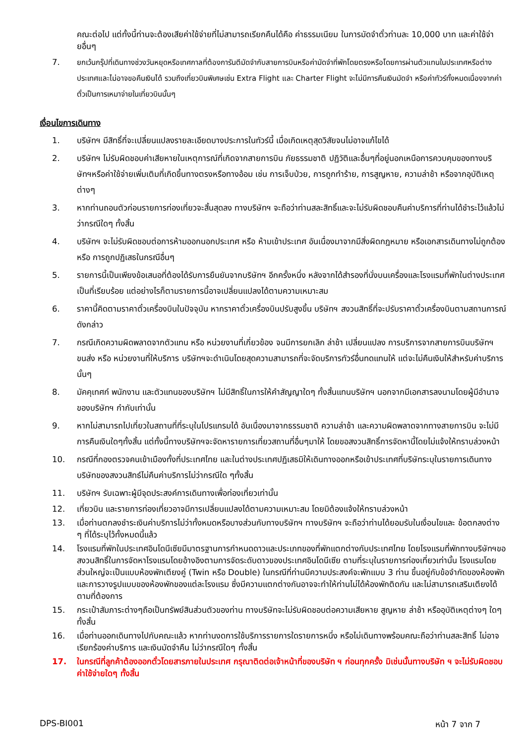คณะต่อไป แต่ทั้งนี้ท่านจะต้องเสียค่าใช้จ่ายที่ไม่สามารถเรียกคืนได้คือ ค่าธรรมเนียม ในการมัดจำตั๋วท่านละ 10,000 บาท และค่าใช้จ่ายอื่นๆ
7. ยกเว้นกรุ๊ปที่เดินทางช่วงวันหยุดหรือเทศกาลที่ต้องการันตีมัดจำกับสายการบินหรือค่ามัดจำที่พักโดยตรงหรือโดยการผ่านตัวแทนในประเทศหรือต่างประเทศและไม่อาจขอคืนเงินได้ รวมถึงเที่ยวบินพิเศษเช่น Extra Flight และ Charter Flight จะไม่มีการคืนเงินมัดจำ หรือค่าทัวร์ทั้งหมดเนื่องจากค่าตั๋วเป็นการเหมาจ่ายในเที่ยวบินนั้นๆ
เงื่อนไขการเดินทาง
1. บริษัทฯ มีสิทธิ์ที่จะเปลี่ยนแปลงรายละเอียดบางประการในทัวร์นี้ เมื่อเกิดเหตุสุดวิสัยจนไม่อาจแก้ไขได้
2. บริษัทฯ ไม่รับผิดชอบค่าเสียหายในเหตุการณ์ที่เกิดจากสายการบิน ภัยธรรมชาติ ปฏิวัติและอื่นๆที่อยู่นอกเหนือการควบคุมของทางบริษัทฯหรือค่าใช้จ่ายเพิ่มเติมที่เกิดขึ้นทางตรงหรือทางอ้อม เช่น การเจ็บป่วย, การถูกทำร้าย, การสูญหาย, ความล่าช้า หรือจากอุบัติเหตุต่างๆ
3. หากท่านถอนตัวก่อนรายการท่องเที่ยวจะสิ้นสุดลง ทางบริษัทฯ จะถือว่าท่านสละสิทธิ์และจะไม่รับผิดชอบคืนค่าบริการที่ท่านได้ชำระไว้แล้วไม่ว่ากรณีใดๆ ทั้งสิ้น
4. บริษัทฯ จะไม่รับผิดชอบต่อการห้ามออกนอกประเทศ หรือ ห้ามเข้าประเทศ อันเนื่องมาจากมีสิ่งผิดกฎหมาย หรือเอกสารเดินทางไม่ถูกต้อง หรือ การถูกปฏิเสธในกรณีอื่นๆ
5. รายการนี้เป็นเพียงข้อเสนอที่ต้องได้รับการยืนยันจากบริษัทฯ อีกครั้งหนึ่ง หลังจากได้สำรองที่นั่งบนเครื่องและโรงแรมที่พักในต่างประเทศเป็นที่เรียบร้อย แต่อย่างไรก็ตามรายการนี้อาจเปลี่ยนแปลงได้ตามความเหมาะสม
6. ราคานี้คิดตามราคาตั๋วเครื่องบินในปัจจุบัน หากราคาตั๋วเครื่องบินปรับสูงขึ้น บริษัทฯ สงวนสิทธิ์ที่จะปรับราคาตั๋วเครื่องบินตามสถานการณ์ดังกล่าว
7. กรณีเกิดความผิดพลาดจากตัวแทน หรือ หน่วยงานที่เกี่ยวข้อง จนมีการยกเลิก ล่าช้า เปลี่ยนแปลง การบริการจากสายการบินบริษัทฯขนส่ง หรือ หน่วยงานที่ให้บริการ บริษัทฯจะดำเนินโดยสุดความสามารถที่จะจัดบริการทัวร์อื่นทดแทนให้ แต่จะไม่คืนเงินให้สำหรับค่าบริการนั้นๆ
8. มัคคุเทศก์ พนักงาน และตัวแทนของบริษัทฯ ไม่มีสิทธิ์ในการให้คำสัญญาใดๆ ทั้งสิ้นแทนบริษัทฯ นอกจากมีเอกสารลงนามโดยผู้มีอำนาจของบริษัทฯ กำกับเท่านั้น
9. หากไม่สามารถไปเที่ยวในสถานที่ที่ระบุในโปรแกรมได้ อันเนื่องมาจากธรรมชาติ ความล่าช้า และความผิดพลาดจากทางสายการบิน จะไม่มีการคืนเงินใดๆทั้งสิ้น แต่ทั้งนี้ทางบริษัทฯจะจัดหารายการเที่ยวสถานที่อื่นๆมาให้ โดยขอสงวนสิทธิ์การจัดหานี้โดยไม่แจ้งให้ทราบล่วงหน้า
10. กรณีที่กองตรวจคนเข้าเมืองทั้งที่ประเทศไทย และในต่างประเทศปฏิเสธมิให้เดินทางออกหรือเข้าประเทศที่บริษัทระบุในรายการเดินทาง บริษัทของสงวนสิทธ์ไม่คืนค่าบริการไม่ว่ากรณีใด ๆทั้งสิ้น
11. บริษัทฯ รับเฉพาะผู้มีจุดประสงค์การเดินทางเพื่อท่องเที่ยวเท่านั้น
12. เที่ยวบิน และรายการท่องเที่ยวอาจมีการเปลี่ยนแปลงได้ตามความเหมาะสม โดยมิต้องแจ้งให้ทราบล่วงหน้า
13. เมื่อท่านตกลงชำระเงินค่าบริการไม่ว่าทั้งหมดหรือบางส่วนกับทางบริษัทฯ ทางบริษัทฯ จะถือว่าท่านได้ยอมรับในเงื่อนไขและ ข้อตกลงต่าง ๆ ที่ได้ระบุไว้ทั้งหมดนี้แล้ว
14. โรงแรมที่พักในประเทศอินโดนีเซียมีมาตรฐานการกำหนดดาวและประเภทของที่พักแตกต่างกับประเทศไทย โดยโรงแรมที่พักทางบริษัทฯขอสงวนสิทธิ์ในการจัดหาโรงแรมโดยอ้างอิงตามการจัดระดับดาวของประเทศอินโดนีเซีย ตามที่ระบุในรายการท่องเที่ยวเท่านั้น โรงแรมโดยส่วนใหญ่จะเป็นแบบห้องพักเตียงคู่ (Twin หรือ Double) ในกรณีที่ท่านมีความประสงค์จะพักแบบ 3 ท่าน ขึ้นอยู่กับข้อจำกัดของห้องพักและการวางรูปแบบของห้องพักของแต่ละโรงแรม ซึ่งมีความแตกต่างกันอาจจะทำให้ท่านไม่ได้ห้องพักติดกัน และไม่สามารถเสริมเตียงได้ตามที่ต้องการ
15. กระเป๋าสัมภาระต่างๆถือเป็นทรัพย์สินส่วนตัวของท่าน ทางบริษัทจะไม่รับผิดชอบต่อความเสียหาย สูญหาย ล่าช้า หรืออุบัติเหตุต่างๆ ใดๆทั้งสิ้น
16. เมื่อท่านออกเดินทางไปกับคณะแล้ว หากท่านงดการใช้บริการรายการใดรายการหนึ่ง หรือไม่เดินทางพร้อมคณะถือว่าท่านสละสิทธิ์ ไม่อาจเรียกร้องค่าบริการ และเงินมัดจำคืน ไม่ว่ากรณีใดๆ ทั้งสิ้น
17. ในกรณีที่ลูกค้าต้องออกตั๋วโดยสารภายในประเทศ กรุณาติดต่อเจ้าหน้าที่ของบริษัท ฯ ก่อนทุกครั้ง มิเช่นนั้นทางบริษัท ฯ จะไม่รับผิดชอบค่าใช้จ่ายใดๆ ทั้งสิ้น
DPS-BI001 หน้า 7 จาก 7